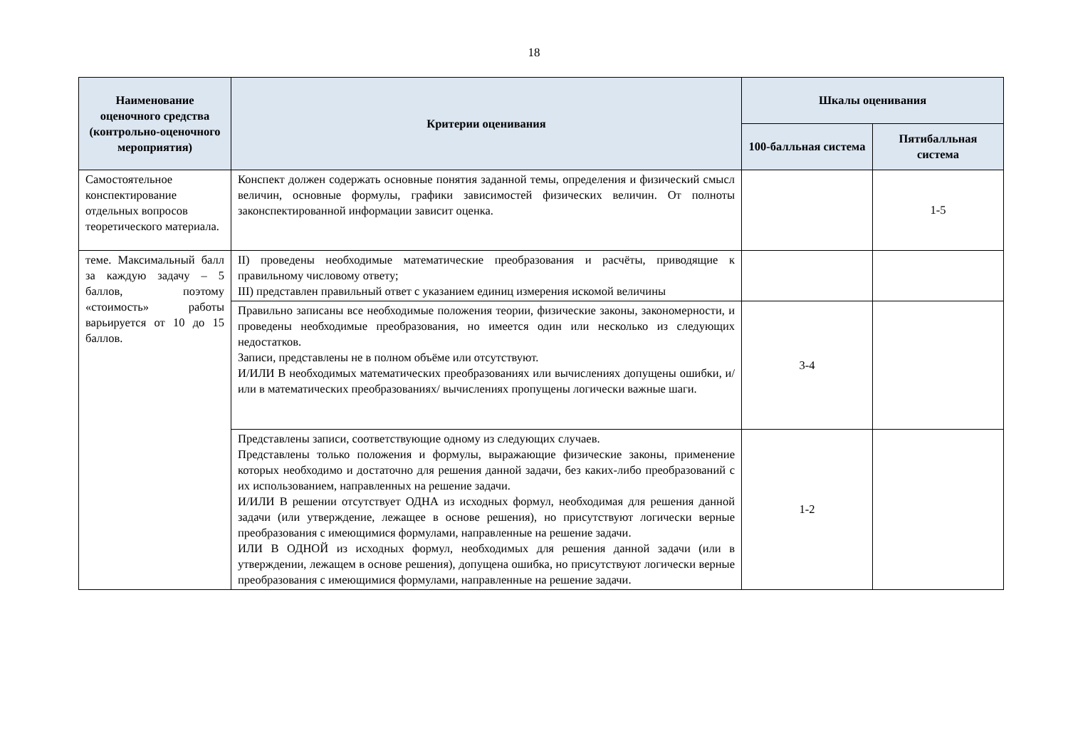18
| Наименование оценочного средства (контрольно-оценочного мероприятия) | Критерии оценивания | Шкалы оценивания | |
| --- | --- | --- | --- |
| | | 100-балльная система | Пятибалльная система |
| Самостоятельное конспектирование отдельных вопросов теоретического материала. | Конспект должен содержать основные понятия заданной темы, определения и физический смысл величин, основные формулы, графики зависимостей физических величин. От полноты законспектированной информации зависит оценка. | | 1-5 |
| теме. Максимальный балл за каждую задачу – 5 баллов, поэтому «стоимость» работы варьируется от 10 до 15 баллов. | II) проведены необходимые математические преобразования и расчёты, приводящие к правильному числовому ответу; III) представлен правильный ответ с указанием единиц измерения искомой величины | | |
| | Правильно записаны все необходимые положения теории, физические законы, закономерности, и проведены необходимые преобразования, но имеется один или несколько из следующих недостатков. Записи, представлены не в полном объёме или отсутствуют. И/ИЛИ В необходимых математических преобразованиях или вычислениях допущены ошибки, и/или в математических преобразованиях/ вычислениях пропущены логически важные шаги. | 3-4 | |
| | Представлены записи, соответствующие одному из следующих случаев. Представлены только положения и формулы, выражающие физические законы, применение которых необходимо и достаточно для решения данной задачи, без каких-либо преобразований с их использованием, направленных на решение задачи. И/ИЛИ В решении отсутствует ОДНА из исходных формул, необходимая для решения данной задачи (или утверждение, лежащее в основе решения), но присутствуют логически верные преобразования с имеющимися формулами, направленные на решение задачи. ИЛИ В ОДНОЙ из исходных формул, необходимых для решения данной задачи (или в утверждении, лежащем в основе решения), допущена ошибка, но присутствуют логически верные преобразования с имеющимися формулами, направленные на решение задачи. | 1-2 | |